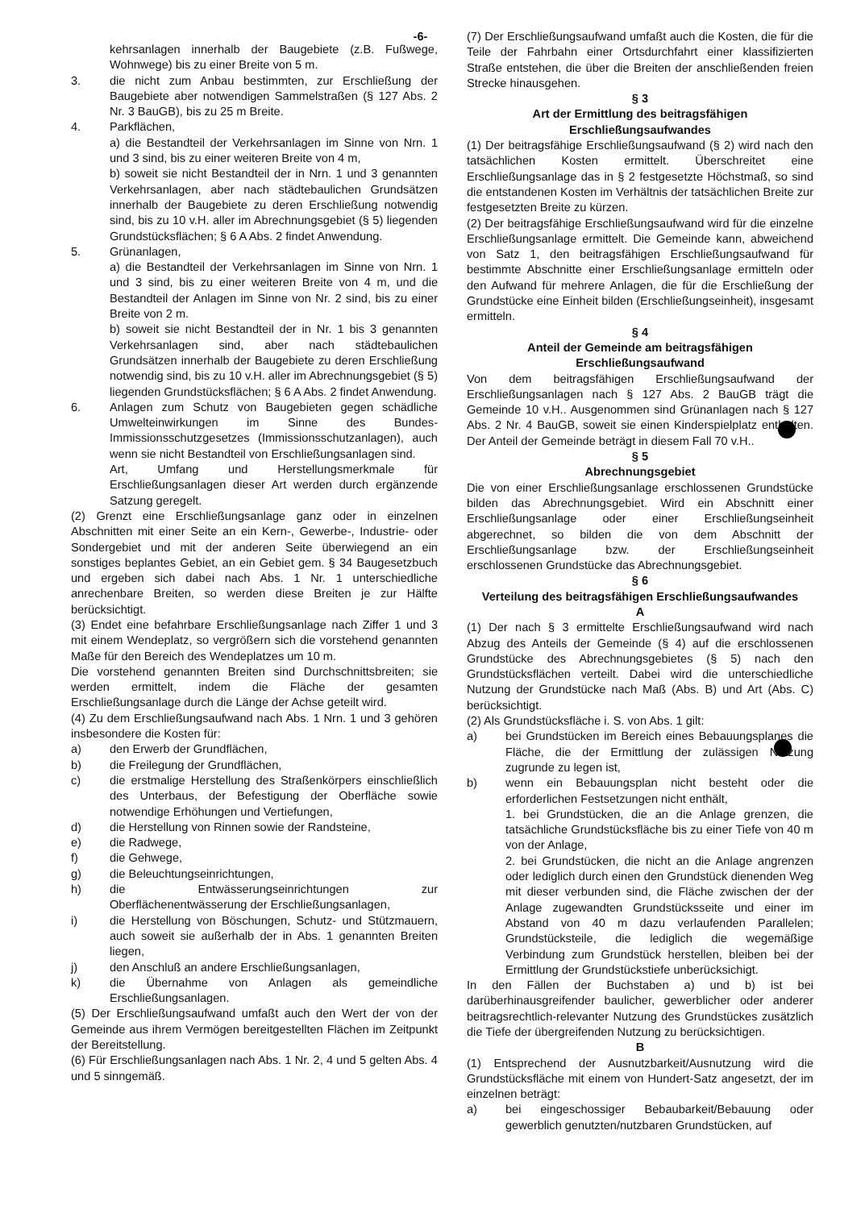-6-
kehrsanlagen innerhalb der Baugebiete (z.B. Fußwege, Wohnwege) bis zu einer Breite von 5 m.
3. die nicht zum Anbau bestimmten, zur Erschließung der Baugebiete aber notwendigen Sammelstraßen (§ 127 Abs. 2 Nr. 3 BauGB), bis zu 25 m Breite.
4. Parkflächen,
a) die Bestandteil der Verkehrsanlagen im Sinne von Nrn. 1 und 3 sind, bis zu einer weiteren Breite von 4 m,
b) soweit sie nicht Bestandteil der in Nrn. 1 und 3 genannten Verkehrsanlagen, aber nach städtebaulichen Grundsätzen innerhalb der Baugebiete zu deren Erschließung notwendig sind, bis zu 10 v.H. aller im Abrechnungsgebiet (§ 5) liegenden Grundstücksflächen; § 6 A Abs. 2 findet Anwendung.
5. Grünanlagen,
a) die Bestandteil der Verkehrsanlagen im Sinne von Nrn. 1 und 3 sind, bis zu einer weiteren Breite von 4 m, und die Bestandteil der Anlagen im Sinne von Nr. 2 sind, bis zu einer Breite von 2 m.
b) soweit sie nicht Bestandteil der in Nr. 1 bis 3 genannten Verkehrsanlagen sind, aber nach städtebaulichen Grundsätzen innerhalb der Baugebiete zu deren Erschließung notwendig sind, bis zu 10 v.H. aller im Abrechnungsgebiet (§ 5) liegenden Grundstücksflächen; § 6 A Abs. 2 findet Anwendung.
6. Anlagen zum Schutz von Baugebieten gegen schädliche Umwelteinwirkungen im Sinne des Bundes-Immissionsschutzgesetzes (Immissionsschutzanlagen), auch wenn sie nicht Bestandteil von Erschließungsanlagen sind.
Art, Umfang und Herstellungsmerkmale für Erschließungsanlagen dieser Art werden durch ergänzende Satzung geregelt.
(2) Grenzt eine Erschließungsanlage ganz oder in einzelnen Abschnitten mit einer Seite an ein Kern-, Gewerbe-, Industrie- oder Sondergebiet und mit der anderen Seite überwiegend an ein sonstiges beplantes Gebiet, an ein Gebiet gem. § 34 Baugesetzbuch und ergeben sich dabei nach Abs. 1 Nr. 1 unterschiedliche anrechenbare Breiten, so werden diese Breiten je zur Hälfte berücksichtigt.
(3) Endet eine befahrbare Erschließungsanlage nach Ziffer 1 und 3 mit einem Wendeplatz, so vergrößern sich die vorstehend genannten Maße für den Bereich des Wendeplatzes um 10 m.
Die vorstehend genannten Breiten sind Durchschnittsbreiten; sie werden ermittelt, indem die Fläche der gesamten Erschließungsanlage durch die Länge der Achse geteilt wird.
(4) Zu dem Erschließungsaufwand nach Abs. 1 Nrn. 1 und 3 gehören insbesondere die Kosten für:
a) den Erwerb der Grundflächen,
b) die Freilegung der Grundflächen,
c) die erstmalige Herstellung des Straßenkörpers einschließlich des Unterbaus, der Befestigung der Oberfläche sowie notwendige Erhöhungen und Vertiefungen,
d) die Herstellung von Rinnen sowie der Randsteine,
e) die Radwege,
f) die Gehwege,
g) die Beleuchtungseinrichtungen,
h) die Entwässerungseinrichtungen zur Oberflächenentwässerung der Erschließungsanlagen,
i) die Herstellung von Böschungen, Schutz- und Stützmauern, auch soweit sie außerhalb der in Abs. 1 genannten Breiten liegen,
j) den Anschluß an andere Erschließungsanlagen,
k) die Übernahme von Anlagen als gemeindliche Erschließungsanlagen.
(5) Der Erschließungsaufwand umfaßt auch den Wert der von der Gemeinde aus ihrem Vermögen bereitgestellten Flächen im Zeitpunkt der Bereitstellung.
(6) Für Erschließungsanlagen nach Abs. 1 Nr. 2, 4 und 5 gelten Abs. 4 und 5 sinngemäß.
(7) Der Erschließungsaufwand umfaßt auch die Kosten, die für die Teile der Fahrbahn einer Ortsdurchfahrt einer klassifizierten Straße entstehen, die über die Breiten der anschließenden freien Strecke hinausgehen.
§ 3
Art der Ermittlung des beitragsfähigen Erschließungsaufwandes
(1) Der beitragsfähige Erschließungsaufwand (§ 2) wird nach den tatsächlichen Kosten ermittelt. Überschreitet eine Erschließungsanlage das in § 2 festgesetzte Höchstmaß, so sind die entstandenen Kosten im Verhältnis der tatsächlichen Breite zur festgesetzten Breite zu kürzen.
(2) Der beitragsfähige Erschließungsaufwand wird für die einzelne Erschließungsanlage ermittelt. Die Gemeinde kann, abweichend von Satz 1, den beitragsfähigen Erschließungsaufwand für bestimmte Abschnitte einer Erschließungsanlage ermitteln oder den Aufwand für mehrere Anlagen, die für die Erschließung der Grundstücke eine Einheit bilden (Erschließungseinheit), insgesamt ermitteln.
§ 4
Anteil der Gemeinde am beitragsfähigen Erschließungsaufwand
Von dem beitragsfähigen Erschließungsaufwand der Erschließungsanlagen nach § 127 Abs. 2 BauGB trägt die Gemeinde 10 v.H.. Ausgenommen sind Grünanlagen nach § 127 Abs. 2 Nr. 4 BauGB, soweit sie einen Kinderspielplatz enthalten. Der Anteil der Gemeinde beträgt in diesem Fall 70 v.H..
§ 5
Abrechnungsgebiet
Die von einer Erschließungsanlage erschlossenen Grundstücke bilden das Abrechnungsgebiet. Wird ein Abschnitt einer Erschließungsanlage oder einer Erschließungseinheit abgerechnet, so bilden die von dem Abschnitt der Erschließungsanlage bzw. der Erschließungseinheit erschlossenen Grundstücke das Abrechnungsgebiet.
§ 6
Verteilung des beitragsfähigen Erschließungsaufwandes
A
(1) Der nach § 3 ermittelte Erschließungsaufwand wird nach Abzug des Anteils der Gemeinde (§ 4) auf die erschlossenen Grundstücke des Abrechnungsgebietes (§ 5) nach den Grundstücksflächen verteilt. Dabei wird die unterschiedliche Nutzung der Grundstücke nach Maß (Abs. B) und Art (Abs. C) berücksichtigt.
(2) Als Grundstücksfläche i. S. von Abs. 1 gilt:
a) bei Grundstücken im Bereich eines Bebauungsplanes die Fläche, die der Ermittlung der zulässigen Nutzung zugrunde zu legen ist,
b) wenn ein Bebauungsplan nicht besteht oder die erforderlichen Festsetzungen nicht enthält,
1. bei Grundstücken, die an die Anlage grenzen, die tatsächliche Grundstücksfläche bis zu einer Tiefe von 40 m von der Anlage,
2. bei Grundstücken, die nicht an die Anlage angrenzen oder lediglich durch einen den Grundstück dienenden Weg mit dieser verbunden sind, die Fläche zwischen der der Anlage zugewandten Grundstücksseite und einer im Abstand von 40 m dazu verlaufenden Parallelen; Grundstücksteile, die lediglich die wegemäßige Verbindung zum Grundstück herstellen, bleiben bei der Ermittlung der Grundstückstiefe unberücksichigt.
In den Fällen der Buchstaben a) und b) ist bei darüberhinausgreifender baulicher, gewerblicher oder anderer beitragsrechtlich-relevanter Nutzung des Grundstückes zusätzlich die Tiefe der übergreifenden Nutzung zu berücksichtigen.
B
(1) Entsprechend der Ausnutzbarkeit/Ausnutzung wird die Grundstücksfläche mit einem von Hundert-Satz angesetzt, der im einzelnen beträgt:
a) bei eingeschossiger Bebaubarkeit/Bebauung oder gewerblich genutzten/nutzbaren Grundstücken, auf